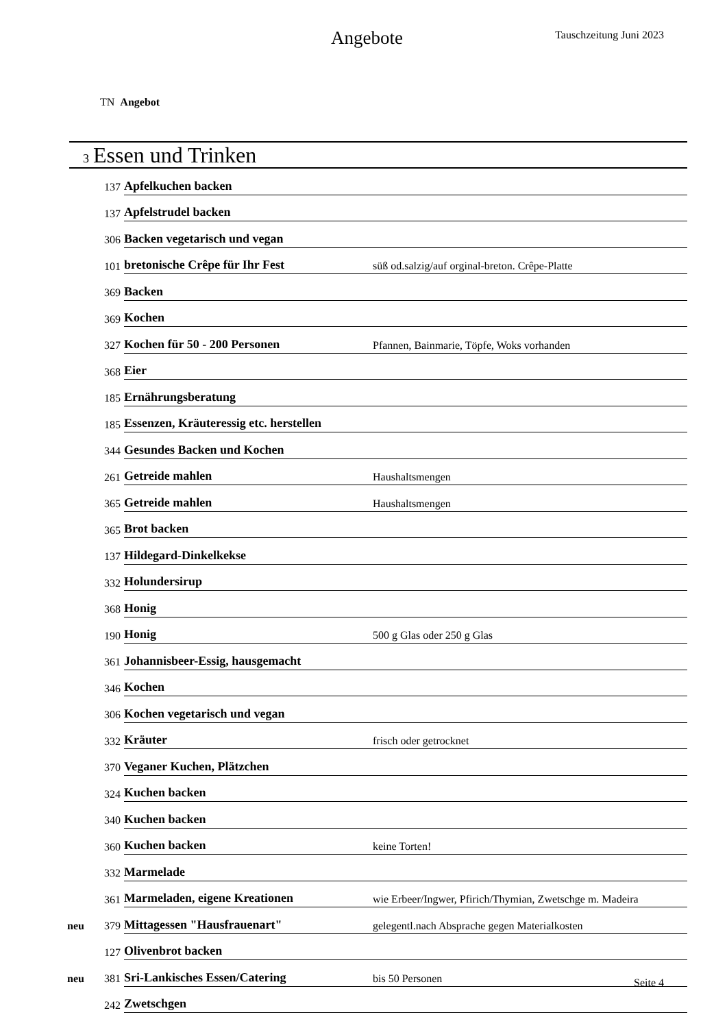Angebote
Tauschzeitung Juni 2023
TN Angebot
3 Essen und Trinken
| | 137 | Apfelkuchen backen | |
| | 137 | Apfelstrudel backen | |
| | 306 | Backen vegetarisch und vegan | |
| | 101 | bretonische Crêpe für Ihr Fest | süß od.salzig/auf orginal-breton. Crêpe-Platte |
| | 369 | Backen | |
| | 369 | Kochen | |
| | 327 | Kochen für 50 - 200 Personen | Pfannen, Bainmarie, Töpfe, Woks vorhanden |
| | 368 | Eier | |
| | 185 | Ernährungsberatung | |
| | 185 | Essenzen, Kräuteressig etc. herstellen | |
| | 344 | Gesundes Backen und Kochen | |
| | 261 | Getreide mahlen | Haushaltsmengen |
| | 365 | Getreide mahlen | Haushaltsmengen |
| | 365 | Brot backen | |
| | 137 | Hildegard-Dinkelkekse | |
| | 332 | Holundersirup | |
| | 368 | Honig | |
| | 190 | Honig | 500 g Glas oder 250 g Glas |
| | 361 | Johannisbeer-Essig, hausgemacht | |
| | 346 | Kochen | |
| | 306 | Kochen vegetarisch und vegan | |
| | 332 | Kräuter | frisch oder getrocknet |
| | 370 | Veganer Kuchen, Plätzchen | |
| | 324 | Kuchen backen | |
| | 340 | Kuchen backen | |
| | 360 | Kuchen backen | keine Torten! |
| | 332 | Marmelade | |
| | 361 | Marmeladen, eigene Kreationen | wie Erbeer/Ingwer, Pfirich/Thymian, Zwetschge m. Madeira |
| neu | 379 | Mittagessen "Hausfrauenart" | gelegentl.nach Absprache gegen Materialkosten |
| | 127 | Olivenbrot backen | |
| neu | 381 | Sri-Lankisches Essen/Catering | bis 50 Personen |
| | 242 | Zwetschgen | |
Seite 4